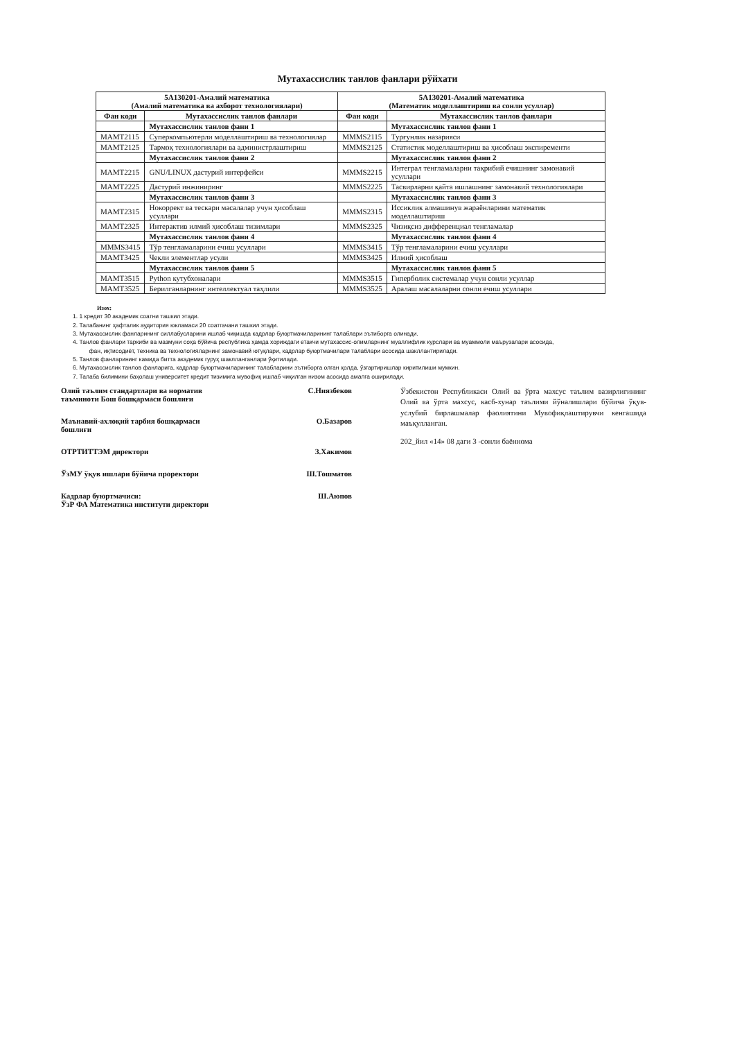Мутахассислик танлов фанлари рўйхати
| 5A130201-Амалий математика (Амалий математика ва ахборот технологиялари) | | 5A130201-Амалий математика (Математик моделлаштириш ва сонли усуллар) | |
| --- | --- | --- | --- |
| Фан коди | Мутахассислик танлов фанлари | Фан коди | Мутахассислик танлов фанлари |
| | Мутахассислик танлов фани 1 | | Мутахассислик танлов фани 1 |
| MAMT2115 | Суперкомпьютерли моделлаштириш ва технологиялар | MMMS2115 | Турғунлик назарияси |
| MAMT2125 | Тармоқ технологиялари ва администрлаштириш | MMMS2125 | Статистик моделлаштириш ва ҳисоблаш экспиременти |
| | Мутахассислик танлов фани 2 | | Мутахассислик танлов фани 2 |
| MAMT2215 | GNU/LINUX дастурий интерфейси | MMMS2215 | Интеграл тенгламаларни тақрибий ечишнинг замонавий усуллари |
| MAMT2225 | Дастурий инжиниринг | MMMS2225 | Тасвирларни қайта ишлашнинг замонавий технологиялари |
| | Мутахассислик танлов фани 3 | | Мутахассислик танлов фани 3 |
| MAMT2315 | Нокоррект ва тескари масалалар учун ҳисоблаш усуллари | MMMS2315 | Иссиклик алмашинув жараёнларини математик моделлаштириш |
| MAMT2325 | Интерактив илмий ҳисоблаш тизимлари | MMMS2325 | Чизиқсиз дифференциал тенгламалар |
| | Мутахассислик танлов фани 4 | | Мутахассислик танлов фани 4 |
| MMMS3415 | Тўр тенгламаларини ечиш усуллари | MMMS3415 | Тўр тенгламаларини ечиш усуллари |
| MAMT3425 | Чекли элементлар усули | MMMS3425 | Илмий ҳисоблаш |
| | Мутахассислик танлов фани 5 | | Мутахассислик танлов фани 5 |
| MAMT3515 | Python кутубхоналари | MMMS3515 | Гиперболик системалар учун сонли усуллар |
| MAMT3525 | Берилганларнинг интеллектуал таҳлили | MMMS3525 | Аралаш масалаларни сонли ечиш усуллари |
Изох:
1. 1 кредит 30 академик соатни ташкил этади.
2. Талабанинг ҳафталик аудитория юкламаси 20 соатгачани ташкил этади.
3. Мутахассислик фанларининг силлабусларини ишлаб чиқишда кадрлар буюртмачиларининг талаблари эътиборга олинади.
4. Танлов фанлари таркиби ва мазмуни соҳа бўйича республика ҳамда хориждаги етакчи мутахассис-олимларнинг муаллифлик курслари ва муаммоли маърузалари асосида,
фан, иқтисодиёт, техника ва технологияларнинг замонавий ютуқлари, кадрлар буюртмачилари талаблари асосида шакллантирилади.
5. Танлов фанларининг камида битта академик гуруҳ шаклланганлари ўқитилади.
6. Мутахассислик танлов фанларига, кадрлар буюртмачиларининг талабларини эътиборга олган ҳолда, ўзгартиришлар киритилиши мумкин.
7. Талаба билимини баҳолаш университет кредит тизимига мувофиқ ишлаб чиқилган низом асосида амалга оширилади.
Олий таълим стандартлари ва норматив
таъминоти Бош бошқармаси бошлиғи С.Ниязбеков
Маънавий-ахлоқий тарбия бошқармаси
бошлиғи О.Базаров
ОТРТИТТЭМ директори З.Хакимов
ЎзМУ ўқув ишлари бўйича проректори Ш.Тошматов
Кадрлар буюртмачиси:
ЎзР ФА Математика институти директори Ш.Аюпов
Ўзбекистон Республикаси Олий ва ўрта махсус таълим вазирлигининг Олий ва ўрта махсус, касб-хунар таълими йўналишлари бўйича ўқув-услубий бирлашмалар фаолиятини Мувофиқлаштирувчи кенгашида маъқулланган.
202_йил «14» 08 даги 3 -сонли баённома